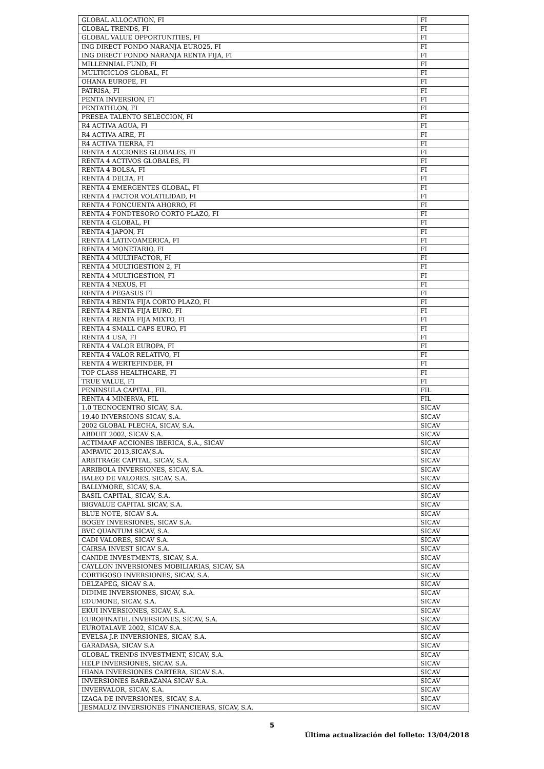| GLOBAL ALLOCATION, FI | FI |
| GLOBAL TRENDS, FI | FI |
| GLOBAL VALUE OPPORTUNITIES, FI | FI |
| ING DIRECT FONDO NARANJA EURO25, FI | FI |
| ING DIRECT FONDO NARANJA RENTA FIJA, FI | FI |
| MILLENNIAL FUND, FI | FI |
| MULTICICLOS GLOBAL, FI | FI |
| OHANA EUROPE, FI | FI |
| PATRISA, FI | FI |
| PENTA INVERSION, FI | FI |
| PENTATHLON, FI | FI |
| PRESEA TALENTO SELECCION, FI | FI |
| R4 ACTIVA AGUA, FI | FI |
| R4 ACTIVA AIRE, FI | FI |
| R4 ACTIVA TIERRA, FI | FI |
| RENTA 4 ACCIONES GLOBALES, FI | FI |
| RENTA 4 ACTIVOS GLOBALES, FI | FI |
| RENTA 4 BOLSA, FI | FI |
| RENTA 4 DELTA, FI | FI |
| RENTA 4 EMERGENTES GLOBAL, FI | FI |
| RENTA 4 FACTOR VOLATILIDAD, FI | FI |
| RENTA 4 FONCUENTA AHORRO, FI | FI |
| RENTA 4 FONDTESORO CORTO PLAZO, FI | FI |
| RENTA 4 GLOBAL, FI | FI |
| RENTA 4 JAPON, FI | FI |
| RENTA 4 LATINOAMERICA, FI | FI |
| RENTA 4 MONETARIO, FI | FI |
| RENTA 4 MULTIFACTOR, FI | FI |
| RENTA 4 MULTIGESTION 2, FI | FI |
| RENTA 4 MULTIGESTION, FI | FI |
| RENTA 4 NEXUS, FI | FI |
| RENTA 4 PEGASUS FI | FI |
| RENTA 4 RENTA FIJA CORTO PLAZO, FI | FI |
| RENTA 4 RENTA FIJA EURO, FI | FI |
| RENTA 4 RENTA FIJA MIXTO, FI | FI |
| RENTA 4 SMALL CAPS EURO, FI | FI |
| RENTA 4 USA, FI | FI |
| RENTA 4 VALOR EUROPA, FI | FI |
| RENTA 4 VALOR RELATIVO, FI | FI |
| RENTA 4 WERTEFINDER, FI | FI |
| TOP CLASS HEALTHCARE, FI | FI |
| TRUE VALUE, FI | FI |
| PENINSULA CAPITAL, FIL | FIL |
| RENTA 4 MINERVA, FIL | FIL |
| 1.0 TECNOCENTRO SICAV, S.A. | SICAV |
| 19.40 INVERSIONS SICAV, S.A. | SICAV |
| 2002 GLOBAL FLECHA, SICAV, S.A. | SICAV |
| ABDUIT 2002, SICAV S.A. | SICAV |
| ACTIMAAF ACCIONES IBERICA, S.A., SICAV | SICAV |
| AMPAVIC 2013,SICAV,S.A. | SICAV |
| ARBITRAGE CAPITAL, SICAV, S.A. | SICAV |
| ARRIBOLA INVERSIONES, SICAV, S.A. | SICAV |
| BALEO DE VALORES, SICAV, S.A. | SICAV |
| BALLYMORE, SICAV, S.A. | SICAV |
| BASIL CAPITAL, SICAV, S.A. | SICAV |
| BIGVALUE CAPITAL SICAV, S.A. | SICAV |
| BLUE NOTE, SICAV S.A. | SICAV |
| BOGEY INVERSIONES, SICAV S.A. | SICAV |
| BVC QUANTUM SICAV, S.A. | SICAV |
| CADI VALORES, SICAV S.A. | SICAV |
| CAIRSA INVEST SICAV S.A. | SICAV |
| CANIDE INVESTMENTS, SICAV, S.A. | SICAV |
| CAYLLON INVERSIONES MOBILIARIAS, SICAV, SA | SICAV |
| CORTIGOSO INVERSIONES, SICAV, S.A. | SICAV |
| DELZAPEG, SICAV S.A. | SICAV |
| DIDIME INVERSIONES, SICAV, S.A. | SICAV |
| EDUMONE, SICAV, S.A. | SICAV |
| EKUI INVERSIONES, SICAV, S.A. | SICAV |
| EUROFINATEL INVERSIONES, SICAV, S.A. | SICAV |
| EUROTALAVE 2002, SICAV S.A. | SICAV |
| EVELSA J.P. INVERSIONES, SICAV, S.A. | SICAV |
| GARADASA, SICAV S.A | SICAV |
| GLOBAL TRENDS INVESTMENT, SICAV, S.A. | SICAV |
| HELP INVERSIONES, SICAV, S.A. | SICAV |
| HIANA INVERSIONES CARTERA, SICAV S.A. | SICAV |
| INVERSIONES BARBAZANA SICAV S.A. | SICAV |
| INVERVALOR, SICAV, S.A. | SICAV |
| IZAGA DE INVERSIONES, SICAV, S.A. | SICAV |
| JESMALUZ INVERSIONES FINANCIERAS, SICAV, S.A. | SICAV |
5
Última actualización del folleto: 13/04/2018